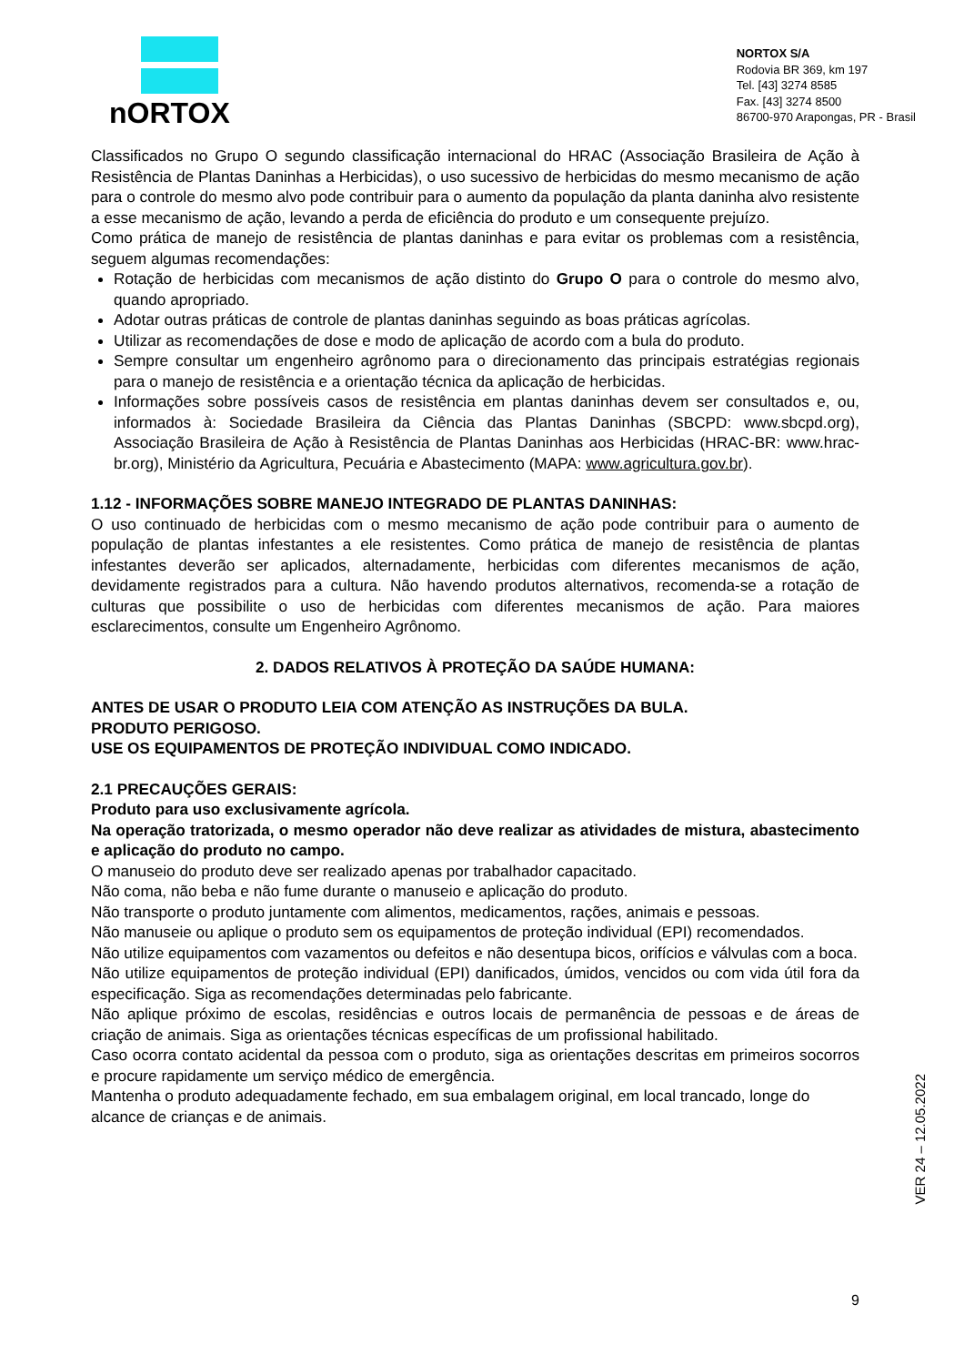nORTOX
NORTOX S/A
Rodovia BR 369, km 197
Tel. [43] 3274 8585
Fax. [43] 3274 8500
86700-970 Arapongas, PR - Brasil
Classificados no Grupo O segundo classificação internacional do HRAC (Associação Brasileira de Ação à Resistência de Plantas Daninhas a Herbicidas), o uso sucessivo de herbicidas do mesmo mecanismo de ação para o controle do mesmo alvo pode contribuir para o aumento da população da planta daninha alvo resistente a esse mecanismo de ação, levando a perda de eficiência do produto e um consequente prejuízo.
Como prática de manejo de resistência de plantas daninhas e para evitar os problemas com a resistência, seguem algumas recomendações:
Rotação de herbicidas com mecanismos de ação distinto do Grupo O para o controle do mesmo alvo, quando apropriado.
Adotar outras práticas de controle de plantas daninhas seguindo as boas práticas agrícolas.
Utilizar as recomendações de dose e modo de aplicação de acordo com a bula do produto.
Sempre consultar um engenheiro agrônomo para o direcionamento das principais estratégias regionais para o manejo de resistência e a orientação técnica da aplicação de herbicidas.
Informações sobre possíveis casos de resistência em plantas daninhas devem ser consultados e, ou, informados à: Sociedade Brasileira da Ciência das Plantas Daninhas (SBCPD: www.sbcpd.org), Associação Brasileira de Ação à Resistência de Plantas Daninhas aos Herbicidas (HRAC-BR: www.hrac-br.org), Ministério da Agricultura, Pecuária e Abastecimento (MAPA: www.agricultura.gov.br).
1.12 - INFORMAÇÕES SOBRE MANEJO INTEGRADO DE PLANTAS DANINHAS:
O uso continuado de herbicidas com o mesmo mecanismo de ação pode contribuir para o aumento de população de plantas infestantes a ele resistentes. Como prática de manejo de resistência de plantas infestantes deverão ser aplicados, alternadamente, herbicidas com diferentes mecanismos de ação, devidamente registrados para a cultura. Não havendo produtos alternativos, recomenda-se a rotação de culturas que possibilite o uso de herbicidas com diferentes mecanismos de ação. Para maiores esclarecimentos, consulte um Engenheiro Agrônomo.
2. DADOS RELATIVOS À PROTEÇÃO DA SAÚDE HUMANA:
ANTES DE USAR O PRODUTO LEIA COM ATENÇÃO AS INSTRUÇÕES DA BULA.
PRODUTO PERIGOSO.
USE OS EQUIPAMENTOS DE PROTEÇÃO INDIVIDUAL COMO INDICADO.
2.1 PRECAUÇÕES GERAIS:
Produto para uso exclusivamente agrícola.
Na operação tratorizada, o mesmo operador não deve realizar as atividades de mistura, abastecimento e aplicação do produto no campo.
O manuseio do produto deve ser realizado apenas por trabalhador capacitado.
Não coma, não beba e não fume durante o manuseio e aplicação do produto.
Não transporte o produto juntamente com alimentos, medicamentos, rações, animais e pessoas.
Não manuseie ou aplique o produto sem os equipamentos de proteção individual (EPI) recomendados.
Não utilize equipamentos com vazamentos ou defeitos e não desentupa bicos, orifícios e válvulas com a boca.
Não utilize equipamentos de proteção individual (EPI) danificados, úmidos, vencidos ou com vida útil fora da especificação. Siga as recomendações determinadas pelo fabricante.
Não aplique próximo de escolas, residências e outros locais de permanência de pessoas e de áreas de criação de animais. Siga as orientações técnicas específicas de um profissional habilitado.
Caso ocorra contato acidental da pessoa com o produto, siga as orientações descritas em primeiros socorros e procure rapidamente um serviço médico de emergência.
Mantenha o produto adequadamente fechado, em sua embalagem original, em local trancado, longe do alcance de crianças e de animais.
VER 24 – 12.05.2022
9